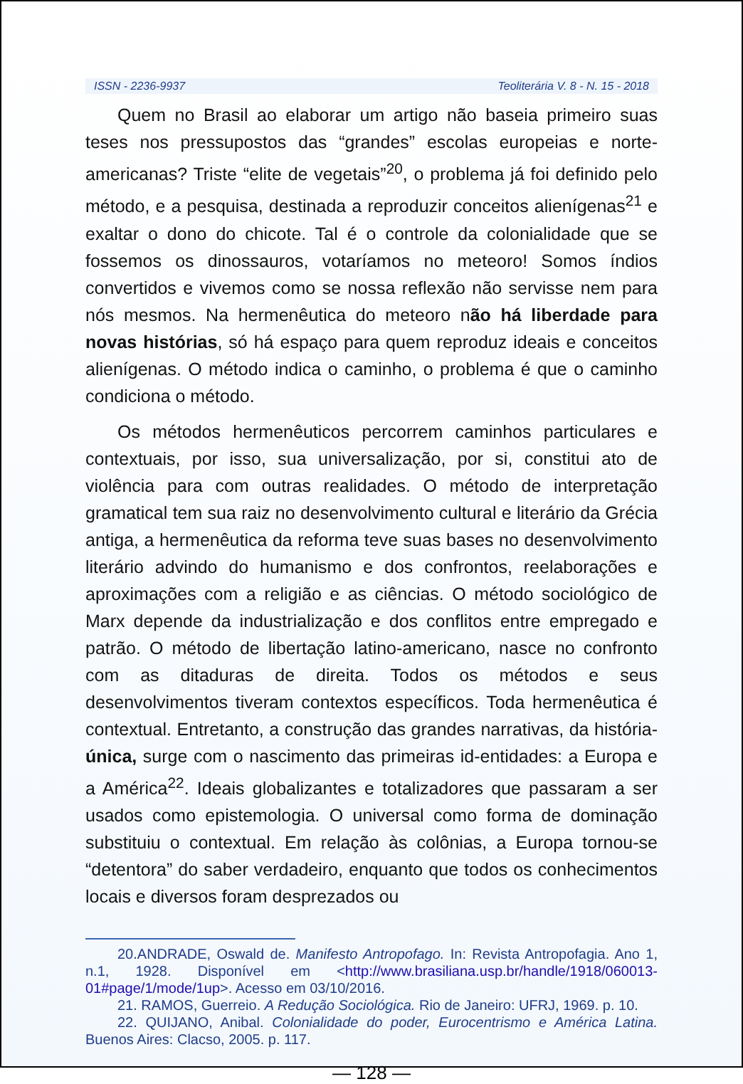ISSN - 2236-9937 Teoliterária V. 8 - N. 15 - 2018
Quem no Brasil ao elaborar um artigo não baseia primeiro suas teses nos pressupostos das “grandes” escolas europeias e norte-americanas? Triste “elite de vegetais”<sup>20</sup>, o problema já foi definido pelo método, e a pesquisa, destinada a reproduzir conceitos alienígenas<sup>21</sup> e exaltar o dono do chicote. Tal é o controle da colonialidade que se fossemos os dinossauros, votaríamos no meteoro! Somos índios convertidos e vivemos como se nossa reflexão não servisse nem para nós mesmos. Na hermenêutica do meteoro não há liberdade para novas histórias, só há espaço para quem reproduz ideais e conceitos alienígenas. O método indica o caminho, o problema é que o caminho condiciona o método.
Os métodos hermenêuticos percorrem caminhos particulares e contextuais, por isso, sua universalização, por si, constitui ato de violência para com outras realidades. O método de interpretação gramatical tem sua raiz no desenvolvimento cultural e literário da Grécia antiga, a hermenêutica da reforma teve suas bases no desenvolvimento literário advindo do humanismo e dos confrontos, reelaborações e aproximações com a religião e as ciências. O método sociológico de Marx depende da industrialização e dos conflitos entre empregado e patrão. O método de libertação latino-americano, nasce no confronto com as ditaduras de direita. Todos os métodos e seus desenvolvimentos tiveram contextos específicos. Toda hermenêutica é contextual. Entretanto, a construção das grandes narrativas, da história-única, surge com o nascimento das primeiras id-entidades: a Europa e a América<sup>22</sup>. Ideais globalizantes e totalizadores que passaram a ser usados como epistemologia. O universal como forma de dominação substituiu o contextual. Em relação às colônias, a Europa tornou-se “detentora” do saber verdadeiro, enquanto que todos os conhecimentos locais e diversos foram desprezados ou
20.ANDRADE, Oswald de. Manifesto Antropofago. In: Revista Antropofagia. Ano 1, n.1, 1928. Disponível em <http://www.brasiliana.usp.br/handle/1918/060013-01#page/1/mode/1up>. Acesso em 03/10/2016.
21. RAMOS, Guerreio. A Redução Sociológica. Rio de Janeiro: UFRJ, 1969. p. 10.
22. QUIJANO, Anibal. Colonialidade do poder, Eurocentrismo e América Latina. Buenos Aires: Clacso, 2005. p. 117.
— 128 —